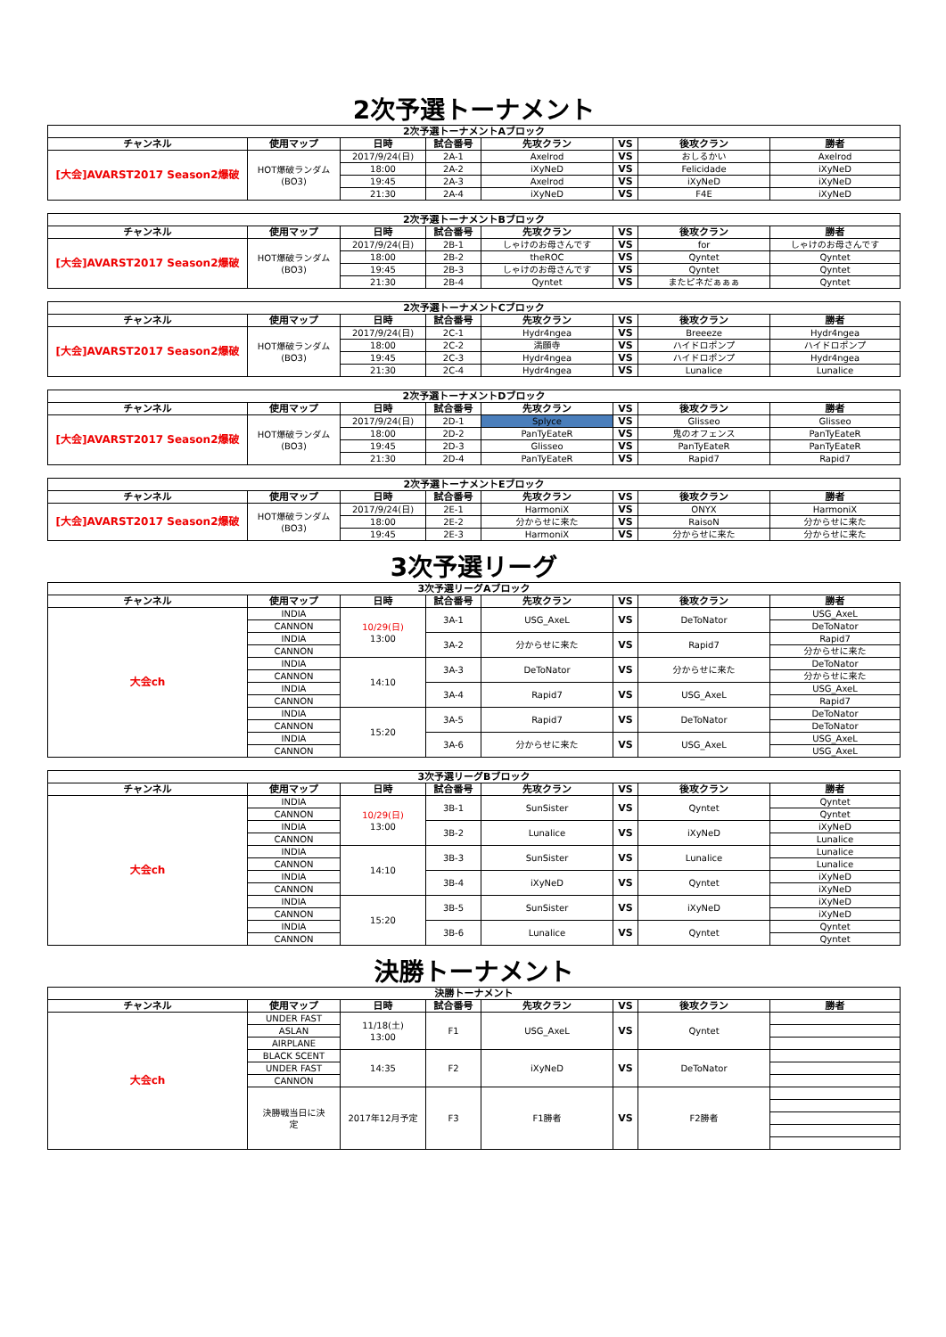2次予選トーナメント
| 2次予選トーナメントAブロック | | | | | | | |
| --- | --- | --- | --- | --- | --- | --- | --- |
| チャンネル | 使用マップ | 日時 | 試合番号 | 先攻クラン | VS | 後攻クラン | 勝者 |
| [大会]AVARST2017 Season2爆破 | HOT爆破ランダム (BO3) | 2017/9/24(日) | 2A-1 | Axelrod | VS | おしるかい | Axelrod |
| | | 18:00 | 2A-2 | iXyNeD | VS | Felicidade | iXyNeD |
| | | 19:45 | 2A-3 | Axelrod | VS | iXyNeD | iXyNeD |
| | | 21:30 | 2A-4 | iXyNeD | VS | F4E | iXyNeD |
| 2次予選トーナメントBブロック | | | | | | | |
| --- | --- | --- | --- | --- | --- | --- | --- |
| チャンネル | 使用マップ | 日時 | 試合番号 | 先攻クラン | VS | 後攻クラン | 勝者 |
| [大会]AVARST2017 Season2爆破 | HOT爆破ランダム (BO3) | 2017/9/24(日) | 2B-1 | しゃけのお母さんです | VS | for | しゃけのお母さんです |
| | | 18:00 | 2B-2 | theROC | VS | Qyntet | Qyntet |
| | | 19:45 | 2B-3 | しゃけのお母さんです | VS | Qyntet | Qyntet |
| | | 21:30 | 2B-4 | Qyntet | VS | またピネだぁぁぁ | Qyntet |
| 2次予選トーナメントCブロック | | | | | | | |
| --- | --- | --- | --- | --- | --- | --- | --- |
| チャンネル | 使用マップ | 日時 | 試合番号 | 先攻クラン | VS | 後攻クラン | 勝者 |
| [大会]AVARST2017 Season2爆破 | HOT爆破ランダム (BO3) | 2017/9/24(日) | 2C-1 | Hydr4ngea | VS | Breeeze | Hydr4ngea |
| | | 18:00 | 2C-2 | 満願寺 | VS | ハイドロポンプ | ハイドロポンプ |
| | | 19:45 | 2C-3 | Hydr4ngea | VS | ハイドロポンプ | Hydr4ngea |
| | | 21:30 | 2C-4 | Hydr4ngea | VS | Lunalice | Lunalice |
| 2次予選トーナメントDブロック | | | | | | | |
| --- | --- | --- | --- | --- | --- | --- | --- |
| チャンネル | 使用マップ | 日時 | 試合番号 | 先攻クラン | VS | 後攻クラン | 勝者 |
| [大会]AVARST2017 Season2爆破 | HOT爆破ランダム (BO3) | 2017/9/24(日) | 2D-1 | Splyce | VS | Glisseo | Glisseo |
| | | 18:00 | 2D-2 | PanTyEateR | VS | 鬼のオフェンス | PanTyEateR |
| | | 19:45 | 2D-3 | Glisseo | VS | PanTyEateR | PanTyEateR |
| | | 21:30 | 2D-4 | PanTyEateR | VS | Rapid7 | Rapid7 |
| 2次予選トーナメントEブロック | | | | | | | |
| --- | --- | --- | --- | --- | --- | --- | --- |
| チャンネル | 使用マップ | 日時 | 試合番号 | 先攻クラン | VS | 後攻クラン | 勝者 |
| [大会]AVARST2017 Season2爆破 | HOT爆破ランダム (BO3) | 2017/9/24(日) | 2E-1 | HarmoniX | VS | ONYX | HarmoniX |
| | | 18:00 | 2E-2 | 分からせに来た | VS | RaisoN | 分からせに来た |
| | | 19:45 | 2E-3 | HarmoniX | VS | 分からせに来た | 分からせに来た |
3次予選リーグ
| 3次予選リーグAブロック | | | | | | | |
| --- | --- | --- | --- | --- | --- | --- | --- |
| チャンネル | 使用マップ | 日時 | 試合番号 | 先攻クラン | VS | 後攻クラン | 勝者 |
| 大会ch | INDIA | 10/29(日) 13:00 | 3A-1 | USG_AxeL | VS | DeToNator | USG_AxeL |
| | CANNON | | | | | | DeToNator |
| | INDIA | | 3A-2 | 分からせに来た | VS | Rapid7 | Rapid7 |
| | CANNON | | | | | | 分からせに来た |
| | INDIA | 14:10 | 3A-3 | DeToNator | VS | 分からせに来た | DeToNator |
| | CANNON | | | | | | 分からせに来た |
| | INDIA | | 3A-4 | Rapid7 | VS | USG_AxeL | USG_AxeL |
| | CANNON | | | | | | Rapid7 |
| | INDIA | 15:20 | 3A-5 | Rapid7 | VS | DeToNator | DeToNator |
| | CANNON | | | | | | DeToNator |
| | INDIA | | 3A-6 | 分からせに来た | VS | USG_AxeL | USG_AxeL |
| | CANNON | | | | | | USG_AxeL |
| 3次予選リーグBブロック | | | | | | | |
| --- | --- | --- | --- | --- | --- | --- | --- |
| チャンネル | 使用マップ | 日時 | 試合番号 | 先攻クラン | VS | 後攻クラン | 勝者 |
| 大会ch | INDIA | 10/29(日) 13:00 | 3B-1 | SunSister | VS | Qyntet | Qyntet |
| | CANNON | | | | | | Qyntet |
| | INDIA | | 3B-2 | Lunalice | VS | iXyNeD | iXyNeD |
| | CANNON | | | | | | Lunalice |
| | INDIA | 14:10 | 3B-3 | SunSister | VS | Lunalice | Lunalice |
| | CANNON | | | | | | Lunalice |
| | INDIA | | 3B-4 | iXyNeD | VS | Qyntet | iXyNeD |
| | CANNON | | | | | | iXyNeD |
| | INDIA | 15:20 | 3B-5 | SunSister | VS | iXyNeD | iXyNeD |
| | CANNON | | | | | | iXyNeD |
| | INDIA | | 3B-6 | Lunalice | VS | Qyntet | Qyntet |
| | CANNON | | | | | | Qyntet |
決勝トーナメント
| 決勝トーナメント | | | | | | | |
| --- | --- | --- | --- | --- | --- | --- | --- |
| チャンネル | 使用マップ | 日時 | 試合番号 | 先攻クラン | VS | 後攻クラン | 勝者 |
| 大会ch | UNDER FAST | 11/18(土) 13:00 | F1 | USG_AxeL | VS | Qyntet | |
| | ASLAN | | | | | | |
| | AIRPLANE | | | | | | |
| | BLACK SCENT | 14:35 | F2 | iXyNeD | VS | DeToNator | |
| | UNDER FAST | | | | | | |
| | CANNON | | | | | | |
| | 決勝戦当日に決 定 | 2017年12月予定 | F3 | F1勝者 | VS | F2勝者 | |